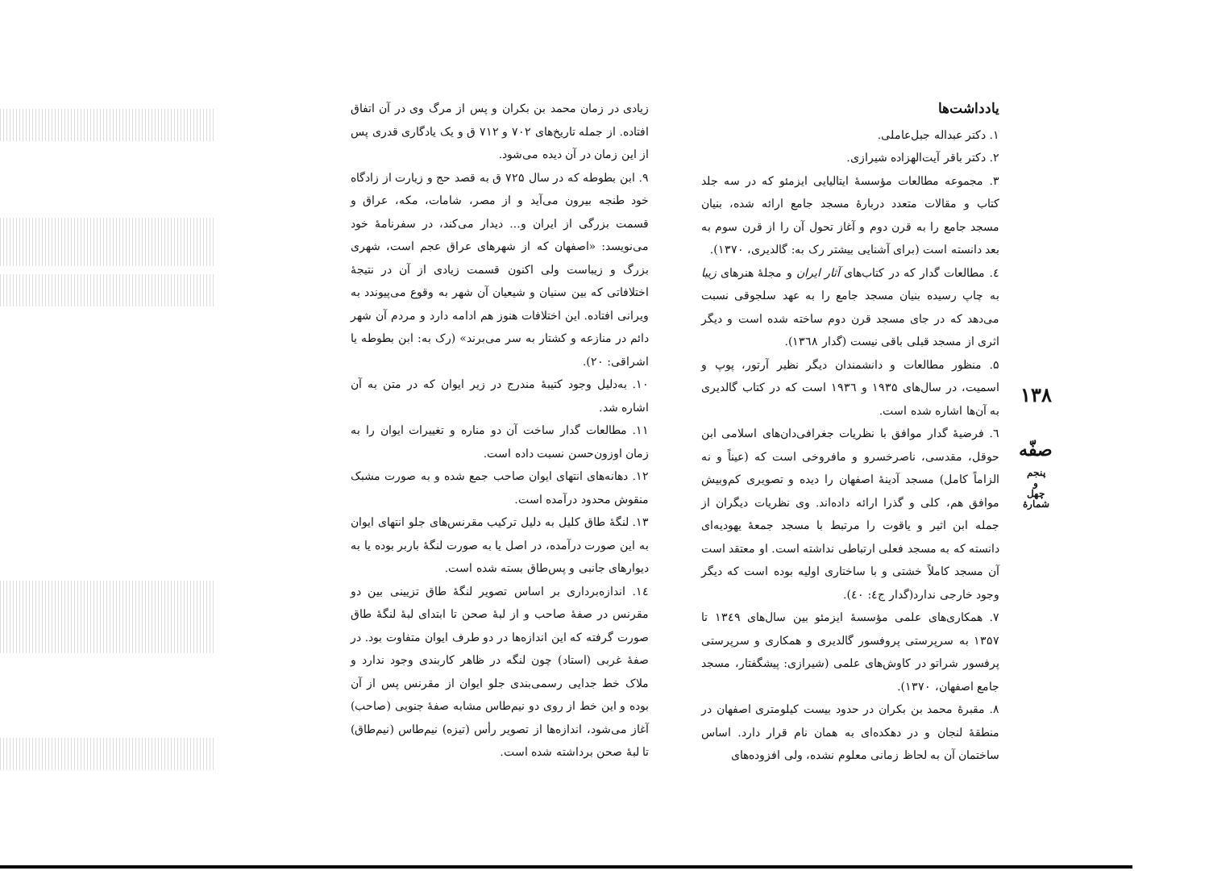۱۳۸
صفّه
پنجم
و
چهل
شمارهٔ
یادداشت‌ها
۱. دکتر عبداله جبل‌عاملی.
۲. دکتر باقر آیت‌الهزاده شیرازی.
۳. مجموعه مطالعات مؤسسهٔ ایتالیایی ایزمئو که در سه جلد کتاب و مقالات متعدد دربارهٔ مسجد جامع ارائه شده، بنیان مسجد جامع را به قرن دوم و آغاز تحول آن را از قرن سوم به بعد دانسته است (برای آشنایی بیشتر رک به: گالدیری، ۱۳۷۰).
٤. مطالعات گدار که در کتاب‌های آثار ایران و مجلهٔ هنرهای زیبا به چاپ رسیده بنیان مسجد جامع را به عهد سلجوقی نسبت می‌دهد که در جای مسجد قرن دوم ساخته شده است و دیگر اثری از مسجد قبلی باقی نیست (گدار ۱۳٦۸).
۵. منظور مطالعات و دانشمندان دیگر نظیر آرتور، پوپ و اسمیت، در سال‌های ۱۹۳۵ و ۱۹۳٦ است که در کتاب گالدیری به آن‌ها اشاره شده است.
٦. فرضیهٔ گدار موافق با نظریات جغرافی‌دان‌های اسلامی ابن حوقل، مقدسی، ناصرخسرو و مافروخی است که (عیناً و نه الزاماً کامل) مسجد آدینهٔ اصفهان را دیده و تصویری کم‌وبیش موافق هم، کلی و گذرا ارائه داده‌اند. وی نظریات دیگران از جمله ابن اثیر و یاقوت را مرتبط با مسجد جمعهٔ یهودیه‌ای دانسته که به مسجد فعلی ارتباطی نداشته است. او معتقد است آن مسجد کاملاً خشتی و با ساختاری اولیه بوده است که دیگر وجود خارجی ندارد(گدار ج٤: ٤۰).
۷. همکاری‌های علمی مؤسسهٔ ایزمئو بین سال‌های ۱۳٤۹ تا ۱۳۵۷ به سرپرستی پروفسور گالدیری و همکاری و سرپرستی پرفسور شراتو در کاوش‌های علمی (شیرازی: پیشگفتار، مسجد جامع اصفهان، ۱۳۷۰).
۸. مقبرهٔ محمد بن بکران در حدود بیست کیلومتری اصفهان در منطقهٔ لنجان و در دهکده‌ای به همان نام قرار دارد. اساس ساختمان آن به لحاظ زمانی معلوم نشده، ولی افزوده‌های
زیادی در زمان محمد بن بکران و پس از مرگ وی در آن اتفاق افتاده. از جمله تاریخ‌های ۷۰۲ و ۷۱۲ ق و یک یادگاری قدری پس از این زمان در آن دیده می‌شود.
۹. ابن بطوطه که در سال ۷۲۵ ق به قصد حج و زیارت از زادگاه خود طنجه بیرون می‌آید و از مصر، شامات، مکه، عراق و قسمت بزرگی از ایران و... دیدار می‌کند، در سفرنامهٔ خود می‌نویسد: «اصفهان که از شهرهای عراق عجم است، شهری بزرگ و زیباست ولی اکنون قسمت زیادی از آن در نتیجهٔ اختلافاتی که بین سنیان و شیعیان آن شهر به وقوع می‌پیوندد به ویرانی افتاده. این اختلافات هنوز هم ادامه دارد و مردم آن شهر دائم در منازعه و کشتار به سر می‌برند» (رک به: ابن بطوطه یا اشراقی: ۲۰).
۱۰. به‌دلیل وجود کتیبهٔ مندرج در زیر ایوان که در متن به آن اشاره شد.
۱۱. مطالعات گدار ساخت آن دو مناره و تغییرات ایوان را به زمان اوزون‌حسن نسبت داده است.
۱۲. دهانه‌های انتهای ایوان صاحب جمع شده و به صورت مشبک منقوش محدود درآمده است.
۱۳. لنگهٔ طاق کلیل به دلیل ترکیب مقرنس‌های جلو انتهای ایوان به این صورت درآمده، در اصل یا به صورت لنگهٔ باربر بوده یا به دیوارهای جانبی و پس‌طاق بسته شده است.
۱٤. اندازه‌برداری بر اساس تصویر لنگهٔ طاق تزیینی بین دو مقرنس در صفهٔ صاحب و از لبهٔ صحن تا ابتدای لبهٔ لنگهٔ طاق صورت گرفته که این اندازه‌ها در دو طرف ایوان متفاوت بود. در صفهٔ غربی (استاد) چون لنگه در ظاهر کاربندی وجود ندارد و ملاک خط جدایی رسمی‌بندی جلو ایوان از مقرنس پس از آن بوده و این خط از روی دو نیم‌طاس مشابه صفهٔ جنوبی (صاحب) آغاز می‌شود، اندازه‌ها از تصویر رأس (تیزه) نیم‌طاس (نیم‌طاق) تا لبهٔ صحن برداشته شده است.